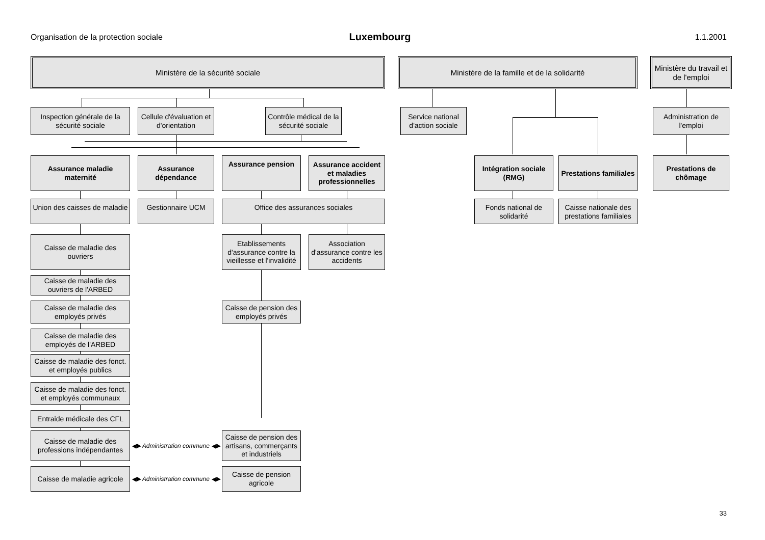Organisation de la protection sociale
Luxembourg
1.1.2001
Ministère de la sécurité sociale
Ministère de la famille et de la solidarité
Ministère du travail et de l'emploi
Inspection générale de la sécurité sociale
Cellule d'évaluation et d'orientation
Contrôle médical de la sécurité sociale
Service national d'action sociale
Administration de l'emploi
Assurance maladie maternité
Assurance dépendance
Assurance pension
Assurance accident et maladies professionnelles
Intégration sociale (RMG)
Prestations familiales
Prestations de chômage
Union des caisses de maladie
Gestionnaire UCM
Office des assurances sociales
Fonds national de solidarité
Caisse nationale des prestations familiales
Caisse de maladie des ouvriers
Etablissements d'assurance contre la vieillesse et l'invalidité
Association d'assurance contre les accidents
Caisse de maladie des ouvriers de l'ARBED
Caisse de maladie des employés privés
Caisse de pension des employés privés
Caisse de maladie des employés de l'ARBED
Caisse de maladie des fonct. et employés publics
Caisse de maladie des fonct. et employés communaux
Entraide médicale des CFL
Caisse de maladie des professions indépendantes
◀▶ Administration commune ◀▶
Caisse de pension des artisans, commerçants et industriels
Caisse de maladie agricole
◀▶ Administration commune ◀▶
Caisse de pension agricole
33